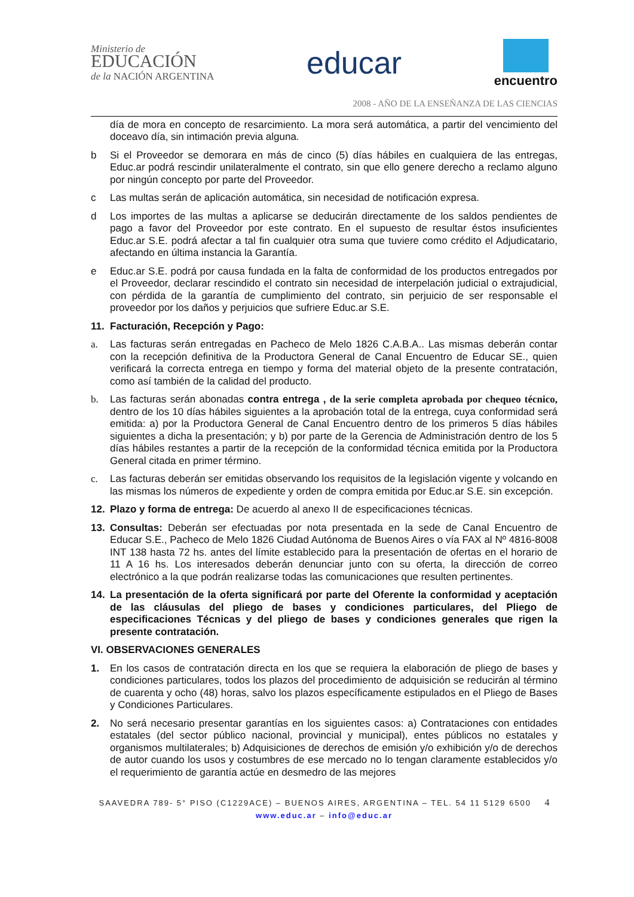Ministerio de
EDUCACIÓN
de la NACIÓN ARGENTINA
educar
encuentro
2008 - AÑO DE LA ENSEÑANZA DE LAS CIENCIAS
día de mora en concepto de resarcimiento. La mora será automática, a partir del vencimiento del doceavo día, sin intimación previa alguna.
b Si el Proveedor se demorara en más de cinco (5) días hábiles en cualquiera de las entregas, Educ.ar podrá rescindir unilateralmente el contrato, sin que ello genere derecho a reclamo alguno por ningún concepto por parte del Proveedor.
c Las multas serán de aplicación automática, sin necesidad de notificación expresa.
d Los importes de las multas a aplicarse se deducirán directamente de los saldos pendientes de pago a favor del Proveedor por este contrato. En el supuesto de resultar éstos insuficientes Educ.ar S.E. podrá afectar a tal fin cualquier otra suma que tuviere como crédito el Adjudicatario, afectando en última instancia la Garantía.
e Educ.ar S.E. podrá por causa fundada en la falta de conformidad de los productos entregados por el Proveedor, declarar rescindido el contrato sin necesidad de interpelación judicial o extrajudicial, con pérdida de la garantía de cumplimiento del contrato, sin perjuicio de ser responsable el proveedor por los daños y perjuicios que sufriere Educ.ar S.E.
11. Facturación, Recepción y Pago:
a. Las facturas serán entregadas en Pacheco de Melo 1826 C.A.B.A.. Las mismas deberán contar con la recepción definitiva de la Productora General de Canal Encuentro de Educar SE., quien verificará la correcta entrega en tiempo y forma del material objeto de la presente contratación, como así también de la calidad del producto.
b. Las facturas serán abonadas contra entrega , de la serie completa aprobada por chequeo técnico, dentro de los 10 días hábiles siguientes a la aprobación total de la entrega, cuya conformidad será emitida: a) por la Productora General de Canal Encuentro dentro de los primeros 5 días hábiles siguientes a dicha la presentación; y b) por parte de la Gerencia de Administración dentro de los 5 días hábiles restantes a partir de la recepción de la conformidad técnica emitida por la Productora General citada en primer término.
c. Las facturas deberán ser emitidas observando los requisitos de la legislación vigente y volcando en las mismas los números de expediente y orden de compra emitida por Educ.ar S.E. sin excepción.
12. Plazo y forma de entrega: De acuerdo al anexo II de especificaciones técnicas.
13. Consultas: Deberán ser efectuadas por nota presentada en la sede de Canal Encuentro de Educar S.E., Pacheco de Melo 1826 Ciudad Autónoma de Buenos Aires o vía FAX al Nº 4816-8008 INT 138 hasta 72 hs. antes del límite establecido para la presentación de ofertas en el horario de 11 A 16 hs. Los interesados deberán denunciar junto con su oferta, la dirección de correo electrónico a la que podrán realizarse todas las comunicaciones que resulten pertinentes.
14. La presentación de la oferta significará por parte del Oferente la conformidad y aceptación de las cláusulas del pliego de bases y condiciones particulares, del Pliego de especificaciones Técnicas y del pliego de bases y condiciones generales que rigen la presente contratación.
VI. OBSERVACIONES GENERALES
1. En los casos de contratación directa en los que se requiera la elaboración de pliego de bases y condiciones particulares, todos los plazos del procedimiento de adquisición se reducirán al término de cuarenta y ocho (48) horas, salvo los plazos específicamente estipulados en el Pliego de Bases y Condiciones Particulares.
2. No será necesario presentar garantías en los siguientes casos: a) Contrataciones con entidades estatales (del sector público nacional, provincial y municipal), entes públicos no estatales y organismos multilaterales; b) Adquisiciones de derechos de emisión y/o exhibición y/o de derechos de autor cuando los usos y costumbres de ese mercado no lo tengan claramente establecidos y/o el requerimiento de garantía actúe en desmedro de las mejores
SAAVEDRA 789- 5° PISO (C1229ACE) – BUENOS AIRES, ARGENTINA – TEL. 54 11 5129 6500 4
www.educ.ar – info@educ.ar